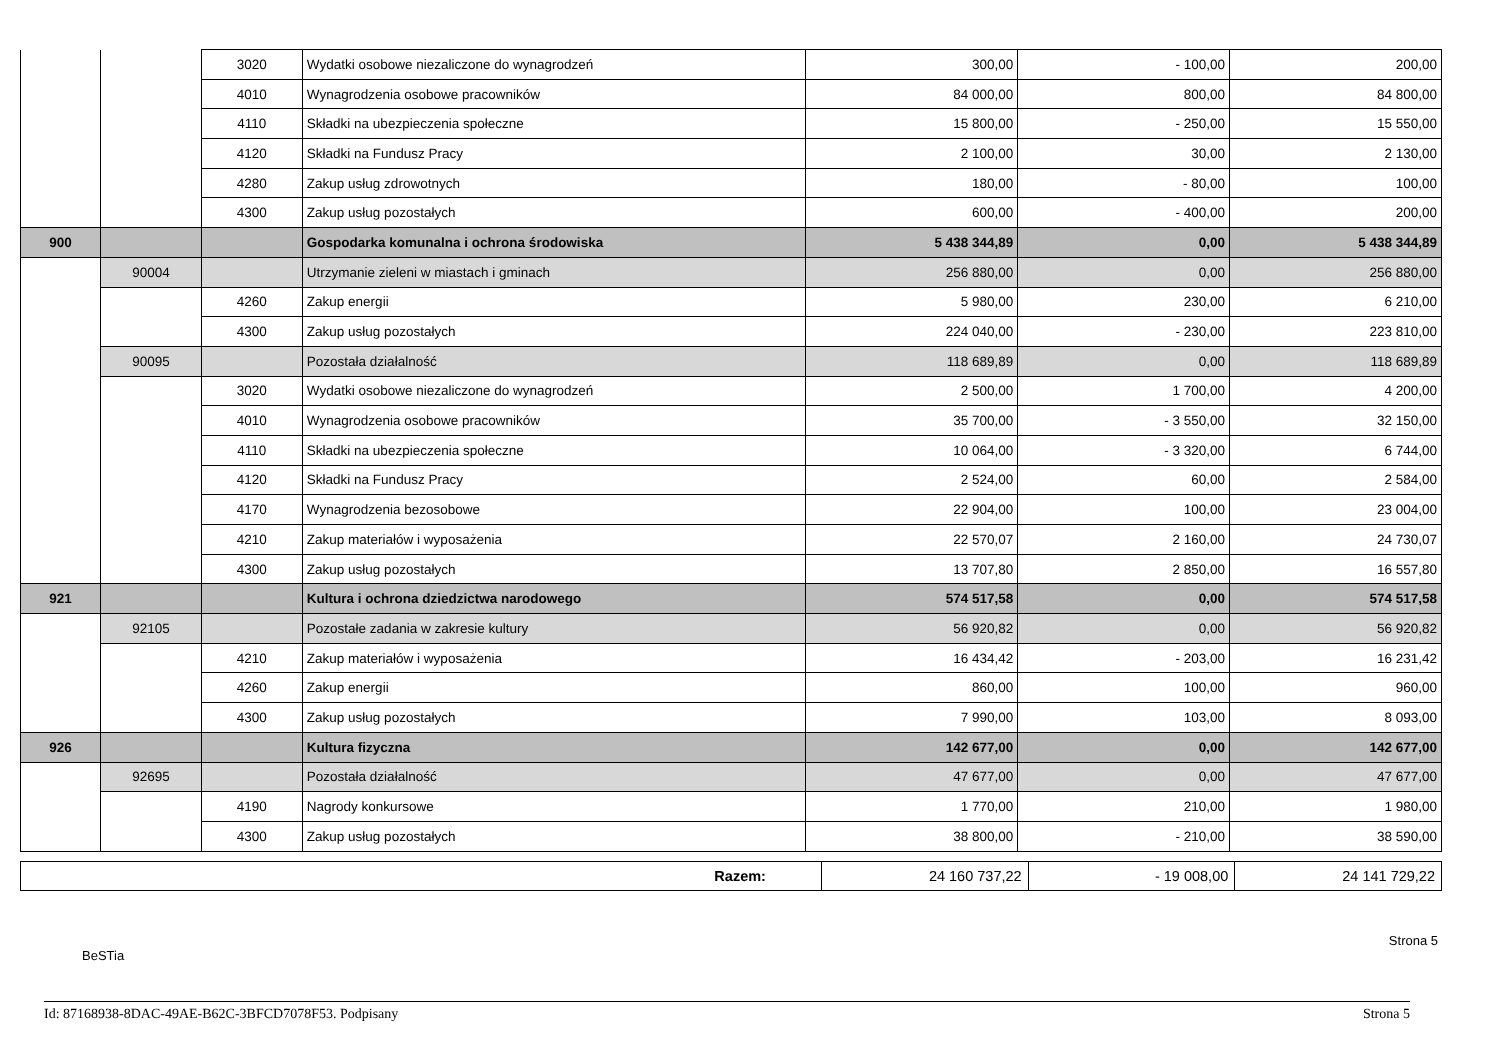| | | 3020 | Wydatki osobowe niezaliczone do wynagrodzeń | 300,00 | - 100,00 | 200,00 |
| | | 4010 | Wynagrodzenia osobowe pracowników | 84 000,00 | 800,00 | 84 800,00 |
| | | 4110 | Składki na ubezpieczenia społeczne | 15 800,00 | - 250,00 | 15 550,00 |
| | | 4120 | Składki na Fundusz Pracy | 2 100,00 | 30,00 | 2 130,00 |
| | | 4280 | Zakup usług zdrowotnych | 180,00 | - 80,00 | 100,00 |
| | | 4300 | Zakup usług pozostałych | 600,00 | - 400,00 | 200,00 |
| 900 | | | Gospodarka komunalna i ochrona środowiska | 5 438 344,89 | 0,00 | 5 438 344,89 |
| | 90004 | | Utrzymanie zieleni w miastach i gminach | 256 880,00 | 0,00 | 256 880,00 |
| | | 4260 | Zakup energii | 5 980,00 | 230,00 | 6 210,00 |
| | | 4300 | Zakup usług pozostałych | 224 040,00 | - 230,00 | 223 810,00 |
| | 90095 | | Pozostała działalność | 118 689,89 | 0,00 | 118 689,89 |
| | | 3020 | Wydatki osobowe niezaliczone do wynagrodzeń | 2 500,00 | 1 700,00 | 4 200,00 |
| | | 4010 | Wynagrodzenia osobowe pracowników | 35 700,00 | - 3 550,00 | 32 150,00 |
| | | 4110 | Składki na ubezpieczenia społeczne | 10 064,00 | - 3 320,00 | 6 744,00 |
| | | 4120 | Składki na Fundusz Pracy | 2 524,00 | 60,00 | 2 584,00 |
| | | 4170 | Wynagrodzenia bezosobowe | 22 904,00 | 100,00 | 23 004,00 |
| | | 4210 | Zakup materiałów i wyposażenia | 22 570,07 | 2 160,00 | 24 730,07 |
| | | 4300 | Zakup usług pozostałych | 13 707,80 | 2 850,00 | 16 557,80 |
| 921 | | | Kultura i ochrona dziedzictwa narodowego | 574 517,58 | 0,00 | 574 517,58 |
| | 92105 | | Pozostałe zadania w zakresie kultury | 56 920,82 | 0,00 | 56 920,82 |
| | | 4210 | Zakup materiałów i wyposażenia | 16 434,42 | - 203,00 | 16 231,42 |
| | | 4260 | Zakup energii | 860,00 | 100,00 | 960,00 |
| | | 4300 | Zakup usług pozostałych | 7 990,00 | 103,00 | 8 093,00 |
| 926 | | | Kultura fizyczna | 142 677,00 | 0,00 | 142 677,00 |
| | 92695 | | Pozostała działalność | 47 677,00 | 0,00 | 47 677,00 |
| | | 4190 | Nagrody konkursowe | 1 770,00 | 210,00 | 1 980,00 |
| | | 4300 | Zakup usług pozostałych | 38 800,00 | - 210,00 | 38 590,00 |
| Razem: | 24 160 737,22 | - 19 008,00 | 24 141 729,22 |
Strona 5
BeSTia
Id: 87168938-8DAC-49AE-B62C-3BFCD7078F53. Podpisany Strona 5